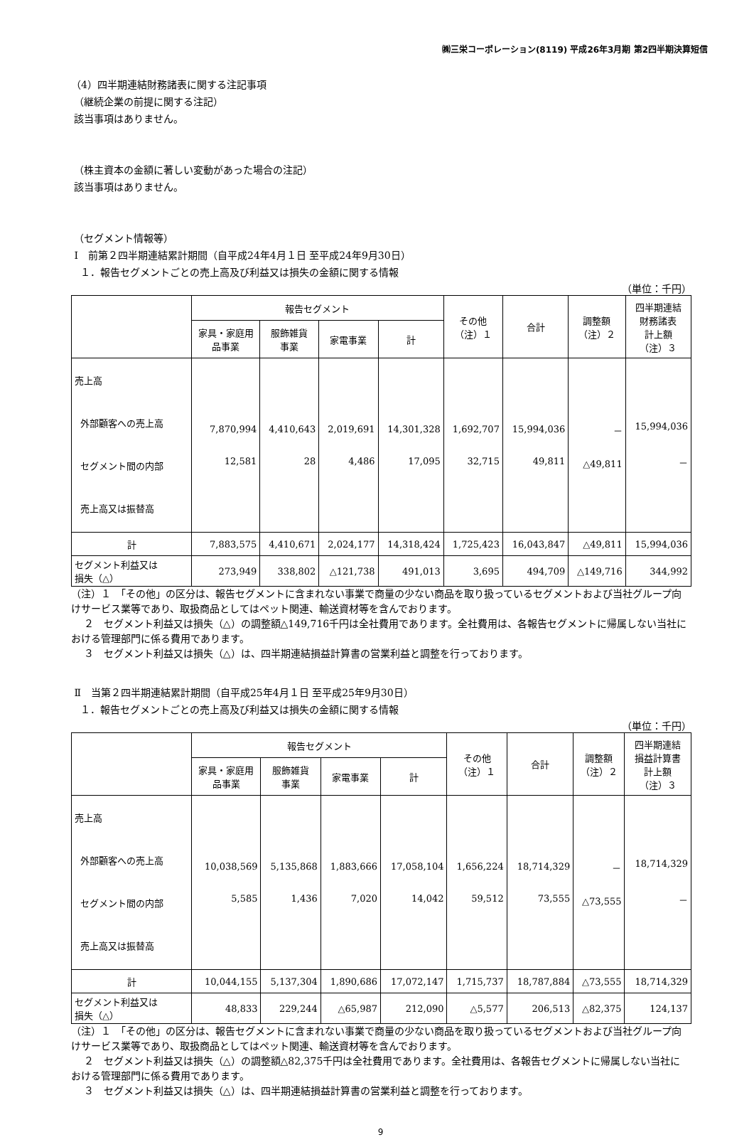㈱三栄コーポレーション(8119) 平成26年3月期 第2四半期決算短信
（4）四半期連結財務諸表に関する注記事項
（継続企業の前提に関する注記）
該当事項はありません。
（株主資本の金額に著しい変動があった場合の注記）
該当事項はありません。
（セグメント情報等）
Ⅰ　前第２四半期連結累計期間（自平成24年4月１日 至平成24年9月30日）
１．報告セグメントごとの売上高及び利益又は損失の金額に関する情報
（単位：千円）
| | 報告セグメント | | | | その他 （注）１ | 合計 | 調整額 （注）２ | 四半期連結 財務諸表 計上額 （注）３ |
| --- | --- | --- | --- | --- | --- | --- | --- | --- |
| | 家具・家庭用 品事業 | 服飾雑貨 事業 | 家電事業 | 計 | | | | |
| 売上高 外部顧客への売上高 セグメント間の内部 売上高又は振替高 | 7,870,994 12,581 | 4,410,643 28 | 2,019,691 4,486 | 14,301,328 17,095 | 1,692,707 32,715 | 15,994,036 49,811 | － △49,811 | 15,994,036 － |
| 計 | 7,883,575 | 4,410,671 | 2,024,177 | 14,318,424 | 1,725,423 | 16,043,847 | △49,811 | 15,994,036 |
| セグメント利益又は 損失（△） | 273,949 | 338,802 | △121,738 | 491,013 | 3,695 | 494,709 | △149,716 | 344,992 |
（注）１　「その他」の区分は、報告セグメントに含まれない事業で商量の少ない商品を取り扱っているセグメントおよび当社グループ向けサービス業等であり、取扱商品としてはペット関連、輸送資材等を含んでおります。
２　セグメント利益又は損失（△）の調整額△149,716千円は全社費用であります。全社費用は、各報告セグメントに帰属しない当社における管理部門に係る費用であります。
３　セグメント利益又は損失（△）は、四半期連結損益計算書の営業利益と調整を行っております。
Ⅱ　当第２四半期連結累計期間（自平成25年4月１日 至平成25年9月30日）
１．報告セグメントごとの売上高及び利益又は損失の金額に関する情報
（単位：千円）
| | 報告セグメント | | | | その他 （注）１ | 合計 | 調整額 （注）２ | 四半期連結 損益計算書 計上額 （注）３ |
| --- | --- | --- | --- | --- | --- | --- | --- | --- |
| | 家具・家庭用 品事業 | 服飾雑貨 事業 | 家電事業 | 計 | | | | |
| 売上高 外部顧客への売上高 セグメント間の内部 売上高又は振替高 | 10,038,569 5,585 | 5,135,868 1,436 | 1,883,666 7,020 | 17,058,104 14,042 | 1,656,224 59,512 | 18,714,329 73,555 | － △73,555 | 18,714,329 － |
| 計 | 10,044,155 | 5,137,304 | 1,890,686 | 17,072,147 | 1,715,737 | 18,787,884 | △73,555 | 18,714,329 |
| セグメント利益又は 損失（△） | 48,833 | 229,244 | △65,987 | 212,090 | △5,577 | 206,513 | △82,375 | 124,137 |
（注）１　「その他」の区分は、報告セグメントに含まれない事業で商量の少ない商品を取り扱っているセグメントおよび当社グループ向けサービス業等であり、取扱商品としてはペット関連、輸送資材等を含んでおります。
２　セグメント利益又は損失（△）の調整額△82,375千円は全社費用であります。全社費用は、各報告セグメントに帰属しない当社における管理部門に係る費用であります。
３　セグメント利益又は損失（△）は、四半期連結損益計算書の営業利益と調整を行っております。
9